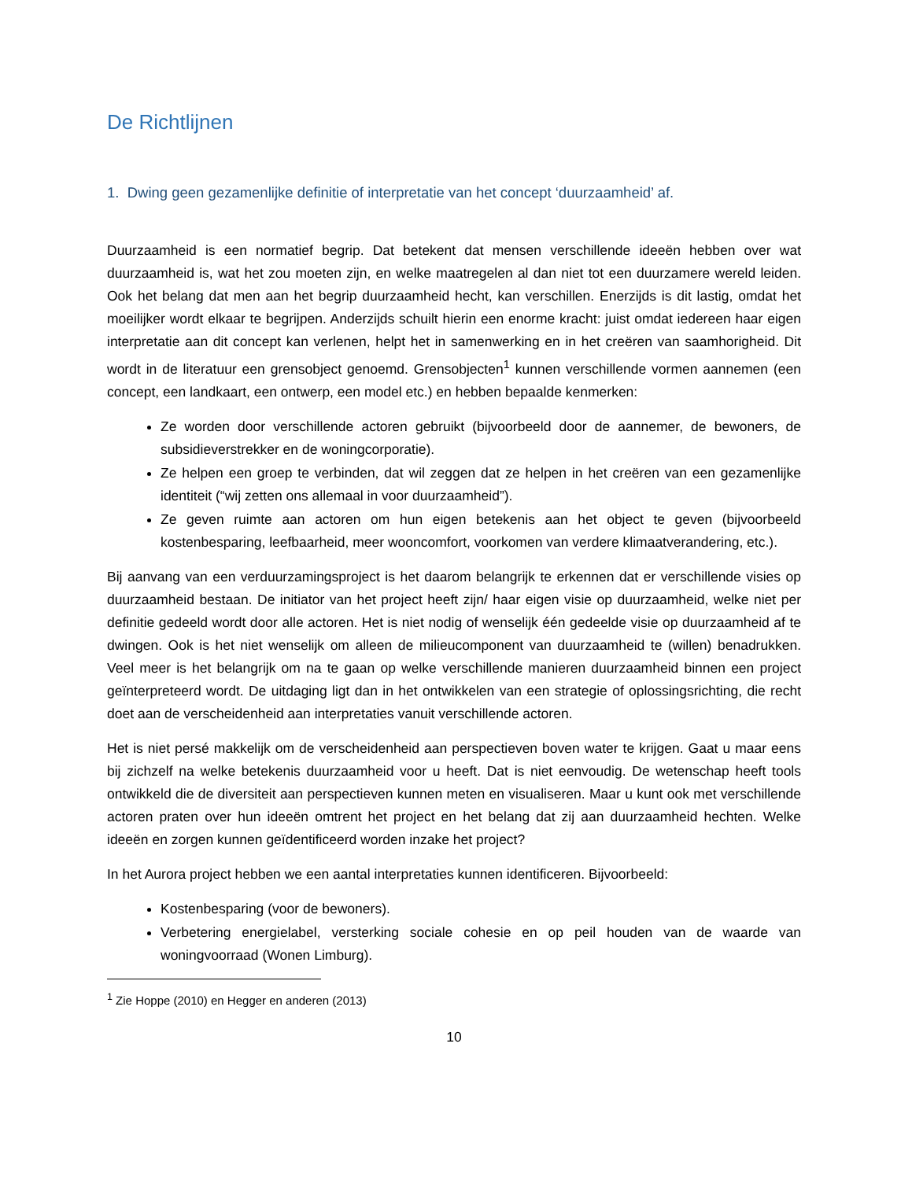De Richtlijnen
1. Dwing geen gezamenlijke definitie of interpretatie van het concept ‘duurzaamheid’ af.
Duurzaamheid is een normatief begrip. Dat betekent dat mensen verschillende ideeën hebben over wat duurzaamheid is, wat het zou moeten zijn, en welke maatregelen al dan niet tot een duurzamere wereld leiden. Ook het belang dat men aan het begrip duurzaamheid hecht, kan verschillen. Enerzijds is dit lastig, omdat het moeilijker wordt elkaar te begrijpen. Anderzijds schuilt hierin een enorme kracht: juist omdat iedereen haar eigen interpretatie aan dit concept kan verlenen, helpt het in samenwerking en in het creëren van saamhorigheid. Dit wordt in de literatuur een grensobject genoemd. Grensobjecten<sup>1</sup> kunnen verschillende vormen aannemen (een concept, een landkaart, een ontwerp, een model etc.) en hebben bepaalde kenmerken:
Ze worden door verschillende actoren gebruikt (bijvoorbeeld door de aannemer, de bewoners, de subsidieverstrekker en de woningcorporatie).
Ze helpen een groep te verbinden, dat wil zeggen dat ze helpen in het creëren van een gezamenlijke identiteit (“wij zetten ons allemaal in voor duurzaamheid”).
Ze geven ruimte aan actoren om hun eigen betekenis aan het object te geven (bijvoorbeeld kostenbesparing, leefbaarheid, meer wooncomfort, voorkomen van verdere klimaatverandering, etc.).
Bij aanvang van een verduurzamingsproject is het daarom belangrijk te erkennen dat er verschillende visies op duurzaamheid bestaan. De initiator van het project heeft zijn/ haar eigen visie op duurzaamheid, welke niet per definitie gedeeld wordt door alle actoren. Het is niet nodig of wenselijk één gedeelde visie op duurzaamheid af te dwingen. Ook is het niet wenselijk om alleen de milieucomponent van duurzaamheid te (willen) benadrukken. Veel meer is het belangrijk om na te gaan op welke verschillende manieren duurzaamheid binnen een project geïnterpreteerd wordt. De uitdaging ligt dan in het ontwikkelen van een strategie of oplossingsrichting, die recht doet aan de verscheidenheid aan interpretaties vanuit verschillende actoren.
Het is niet persé makkelijk om de verscheidenheid aan perspectieven boven water te krijgen. Gaat u maar eens bij zichzelf na welke betekenis duurzaamheid voor u heeft. Dat is niet eenvoudig. De wetenschap heeft tools ontwikkeld die de diversiteit aan perspectieven kunnen meten en visualiseren. Maar u kunt ook met verschillende actoren praten over hun ideeën omtrent het project en het belang dat zij aan duurzaamheid hechten. Welke ideeën en zorgen kunnen geïdentificeerd worden inzake het project?
In het Aurora project hebben we een aantal interpretaties kunnen identificeren. Bijvoorbeeld:
Kostenbesparing (voor de bewoners).
Verbetering energielabel, versterking sociale cohesie en op peil houden van de waarde van woningvoorraad (Wonen Limburg).
<sup>1</sup> Zie Hoppe (2010) en Hegger en anderen (2013)
10